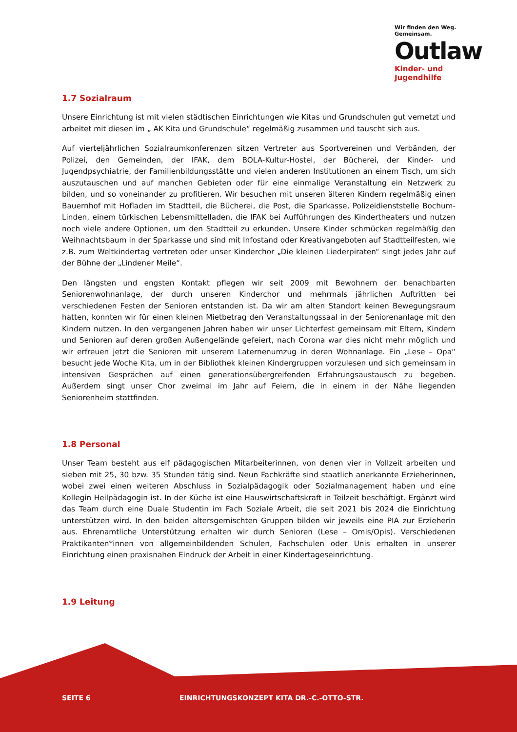Wir finden den Weg. Gemeinsam.
Outlaw
Kinder- und Jugendhilfe
1.7 Sozialraum
Unsere Einrichtung ist mit vielen städtischen Einrichtungen wie Kitas und Grundschulen gut vernetzt und arbeitet mit diesen im „ AK Kita und Grundschule“ regelmäßig zusammen und tauscht sich aus.
Auf vierteljährlichen Sozialraumkonferenzen sitzen Vertreter aus Sportvereinen und Verbänden, der Polizei, den Gemeinden, der IFAK, dem BOLA-Kultur-Hostel, der Bücherei, der Kinder- und Jugendpsychiatrie, der Familienbildungsstätte und vielen anderen Institutionen an einem Tisch, um sich auszutauschen und auf manchen Gebieten oder für eine einmalige Veranstaltung ein Netzwerk zu bilden, und so voneinander zu profitieren. Wir besuchen mit unseren älteren Kindern regelmäßig einen Bauernhof mit Hofladen im Stadtteil, die Bücherei, die Post, die Sparkasse, Polizeidienststelle Bochum-Linden, einem türkischen Lebensmittelladen, die IFAK bei Aufführungen des Kindertheaters und nutzen noch viele andere Optionen, um den Stadtteil zu erkunden. Unsere Kinder schmücken regelmäßig den Weihnachtsbaum in der Sparkasse und sind mit Infostand oder Kreativangeboten auf Stadtteilfesten, wie z.B. zum Weltkindertag vertreten oder unser Kinderchor „Die kleinen Liederpiraten“ singt jedes Jahr auf der Bühne der „Lindener Meile“.
Den längsten und engsten Kontakt pflegen wir seit 2009 mit Bewohnern der benachbarten Seniorenwohnanlage, der durch unseren Kinderchor und mehrmals jährlichen Auftritten bei verschiedenen Festen der Senioren entstanden ist. Da wir am alten Standort keinen Bewegungsraum hatten, konnten wir für einen kleinen Mietbetrag den Veranstaltungssaal in der Seniorenanlage mit den Kindern nutzen. In den vergangenen Jahren haben wir unser Lichterfest gemeinsam mit Eltern, Kindern und Senioren auf deren großen Außengelände gefeiert, nach Corona war dies nicht mehr möglich und wir erfreuen jetzt die Senioren mit unserem Laternenumzug in deren Wohnanlage. Ein „Lese – Opa“ besucht jede Woche Kita, um in der Bibliothek kleinen Kindergruppen vorzulesen und sich gemeinsam in intensiven Gesprächen auf einen generationsübergreifenden Erfahrungsaustausch zu begeben. Außerdem singt unser Chor zweimal im Jahr auf Feiern, die in einem in der Nähe liegenden Seniorenheim stattfinden.
1.8 Personal
Unser Team besteht aus elf pädagogischen Mitarbeiterinnen, von denen vier in Vollzeit arbeiten und sieben mit 25, 30 bzw. 35 Stunden tätig sind. Neun Fachkräfte sind staatlich anerkannte Erzieherinnen, wobei zwei einen weiteren Abschluss in Sozialpädagogik oder Sozialmanagement haben und eine Kollegin Heilpädagogin ist. In der Küche ist eine Hauswirtschaftskraft in Teilzeit beschäftigt. Ergänzt wird das Team durch eine Duale Studentin im Fach Soziale Arbeit, die seit 2021 bis 2024 die Einrichtung unterstützen wird. In den beiden altersgemischten Gruppen bilden wir jeweils eine PIA zur Erzieherin aus. Ehrenamtliche Unterstützung erhalten wir durch Senioren (Lese – Omis/Opis). Verschiedenen Praktikanten*innen von allgemeinbildenden Schulen, Fachschulen oder Unis erhalten in unserer Einrichtung einen praxisnahen Eindruck der Arbeit in einer Kindertageseinrichtung.
1.9 Leitung
SEITE 6 EINRICHTUNGSKONZEPT KITA DR.-C.-OTTO-STR.